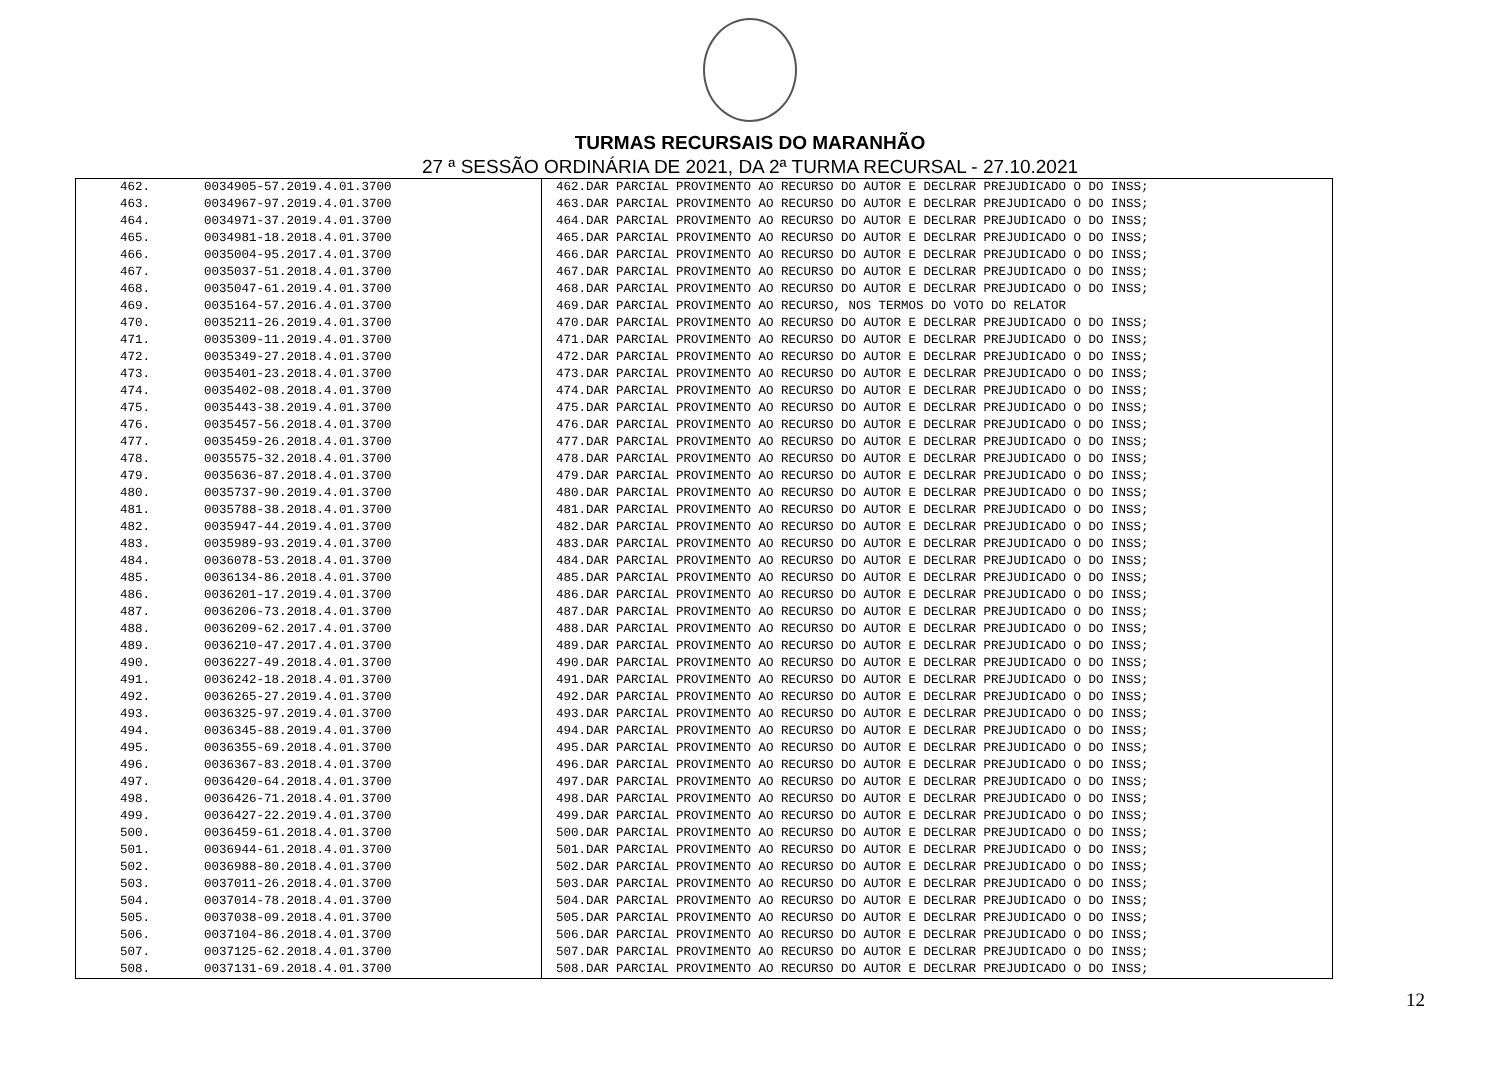TURMAS RECURSAIS DO MARANHÃO
27 ª SESSÃO ORDINÁRIA DE 2021, DA 2ª TURMA RECURSAL - 27.10.2021
| 462. | 0034905-57.2019.4.01.3700 | 462.DAR PARCIAL PROVIMENTO AO RECURSO DO AUTOR E DECLRAR PREJUDICADO O DO INSS; |
| 463. | 0034967-97.2019.4.01.3700 | 463.DAR PARCIAL PROVIMENTO AO RECURSO DO AUTOR E DECLRAR PREJUDICADO O DO INSS; |
| 464. | 0034971-37.2019.4.01.3700 | 464.DAR PARCIAL PROVIMENTO AO RECURSO DO AUTOR E DECLRAR PREJUDICADO O DO INSS; |
| 465. | 0034981-18.2018.4.01.3700 | 465.DAR PARCIAL PROVIMENTO AO RECURSO DO AUTOR E DECLRAR PREJUDICADO O DO INSS; |
| 466. | 0035004-95.2017.4.01.3700 | 466.DAR PARCIAL PROVIMENTO AO RECURSO DO AUTOR E DECLRAR PREJUDICADO O DO INSS; |
| 467. | 0035037-51.2018.4.01.3700 | 467.DAR PARCIAL PROVIMENTO AO RECURSO DO AUTOR E DECLRAR PREJUDICADO O DO INSS; |
| 468. | 0035047-61.2019.4.01.3700 | 468.DAR PARCIAL PROVIMENTO AO RECURSO DO AUTOR E DECLRAR PREJUDICADO O DO INSS; |
| 469. | 0035164-57.2016.4.01.3700 | 469.DAR PARCIAL PROVIMENTO AO RECURSO, NOS TERMOS DO VOTO DO RELATOR |
| 470. | 0035211-26.2019.4.01.3700 | 470.DAR PARCIAL PROVIMENTO AO RECURSO DO AUTOR E DECLRAR PREJUDICADO O DO INSS; |
| 471. | 0035309-11.2019.4.01.3700 | 471.DAR PARCIAL PROVIMENTO AO RECURSO DO AUTOR E DECLRAR PREJUDICADO O DO INSS; |
| 472. | 0035349-27.2018.4.01.3700 | 472.DAR PARCIAL PROVIMENTO AO RECURSO DO AUTOR E DECLRAR PREJUDICADO O DO INSS; |
| 473. | 0035401-23.2018.4.01.3700 | 473.DAR PARCIAL PROVIMENTO AO RECURSO DO AUTOR E DECLRAR PREJUDICADO O DO INSS; |
| 474. | 0035402-08.2018.4.01.3700 | 474.DAR PARCIAL PROVIMENTO AO RECURSO DO AUTOR E DECLRAR PREJUDICADO O DO INSS; |
| 475. | 0035443-38.2019.4.01.3700 | 475.DAR PARCIAL PROVIMENTO AO RECURSO DO AUTOR E DECLRAR PREJUDICADO O DO INSS; |
| 476. | 0035457-56.2018.4.01.3700 | 476.DAR PARCIAL PROVIMENTO AO RECURSO DO AUTOR E DECLRAR PREJUDICADO O DO INSS; |
| 477. | 0035459-26.2018.4.01.3700 | 477.DAR PARCIAL PROVIMENTO AO RECURSO DO AUTOR E DECLRAR PREJUDICADO O DO INSS; |
| 478. | 0035575-32.2018.4.01.3700 | 478.DAR PARCIAL PROVIMENTO AO RECURSO DO AUTOR E DECLRAR PREJUDICADO O DO INSS; |
| 479. | 0035636-87.2018.4.01.3700 | 479.DAR PARCIAL PROVIMENTO AO RECURSO DO AUTOR E DECLRAR PREJUDICADO O DO INSS; |
| 480. | 0035737-90.2019.4.01.3700 | 480.DAR PARCIAL PROVIMENTO AO RECURSO DO AUTOR E DECLRAR PREJUDICADO O DO INSS; |
| 481. | 0035788-38.2018.4.01.3700 | 481.DAR PARCIAL PROVIMENTO AO RECURSO DO AUTOR E DECLRAR PREJUDICADO O DO INSS; |
| 482. | 0035947-44.2019.4.01.3700 | 482.DAR PARCIAL PROVIMENTO AO RECURSO DO AUTOR E DECLRAR PREJUDICADO O DO INSS; |
| 483. | 0035989-93.2019.4.01.3700 | 483.DAR PARCIAL PROVIMENTO AO RECURSO DO AUTOR E DECLRAR PREJUDICADO O DO INSS; |
| 484. | 0036078-53.2018.4.01.3700 | 484.DAR PARCIAL PROVIMENTO AO RECURSO DO AUTOR E DECLRAR PREJUDICADO O DO INSS; |
| 485. | 0036134-86.2018.4.01.3700 | 485.DAR PARCIAL PROVIMENTO AO RECURSO DO AUTOR E DECLRAR PREJUDICADO O DO INSS; |
| 486. | 0036201-17.2019.4.01.3700 | 486.DAR PARCIAL PROVIMENTO AO RECURSO DO AUTOR E DECLRAR PREJUDICADO O DO INSS; |
| 487. | 0036206-73.2018.4.01.3700 | 487.DAR PARCIAL PROVIMENTO AO RECURSO DO AUTOR E DECLRAR PREJUDICADO O DO INSS; |
| 488. | 0036209-62.2017.4.01.3700 | 488.DAR PARCIAL PROVIMENTO AO RECURSO DO AUTOR E DECLRAR PREJUDICADO O DO INSS; |
| 489. | 0036210-47.2017.4.01.3700 | 489.DAR PARCIAL PROVIMENTO AO RECURSO DO AUTOR E DECLRAR PREJUDICADO O DO INSS; |
| 490. | 0036227-49.2018.4.01.3700 | 490.DAR PARCIAL PROVIMENTO AO RECURSO DO AUTOR E DECLRAR PREJUDICADO O DO INSS; |
| 491. | 0036242-18.2018.4.01.3700 | 491.DAR PARCIAL PROVIMENTO AO RECURSO DO AUTOR E DECLRAR PREJUDICADO O DO INSS; |
| 492. | 0036265-27.2019.4.01.3700 | 492.DAR PARCIAL PROVIMENTO AO RECURSO DO AUTOR E DECLRAR PREJUDICADO O DO INSS; |
| 493. | 0036325-97.2019.4.01.3700 | 493.DAR PARCIAL PROVIMENTO AO RECURSO DO AUTOR E DECLRAR PREJUDICADO O DO INSS; |
| 494. | 0036345-88.2019.4.01.3700 | 494.DAR PARCIAL PROVIMENTO AO RECURSO DO AUTOR E DECLRAR PREJUDICADO O DO INSS; |
| 495. | 0036355-69.2018.4.01.3700 | 495.DAR PARCIAL PROVIMENTO AO RECURSO DO AUTOR E DECLRAR PREJUDICADO O DO INSS; |
| 496. | 0036367-83.2018.4.01.3700 | 496.DAR PARCIAL PROVIMENTO AO RECURSO DO AUTOR E DECLRAR PREJUDICADO O DO INSS; |
| 497. | 0036420-64.2018.4.01.3700 | 497.DAR PARCIAL PROVIMENTO AO RECURSO DO AUTOR E DECLRAR PREJUDICADO O DO INSS; |
| 498. | 0036426-71.2018.4.01.3700 | 498.DAR PARCIAL PROVIMENTO AO RECURSO DO AUTOR E DECLRAR PREJUDICADO O DO INSS; |
| 499. | 0036427-22.2019.4.01.3700 | 499.DAR PARCIAL PROVIMENTO AO RECURSO DO AUTOR E DECLRAR PREJUDICADO O DO INSS; |
| 500. | 0036459-61.2018.4.01.3700 | 500.DAR PARCIAL PROVIMENTO AO RECURSO DO AUTOR E DECLRAR PREJUDICADO O DO INSS; |
| 501. | 0036944-61.2018.4.01.3700 | 501.DAR PARCIAL PROVIMENTO AO RECURSO DO AUTOR E DECLRAR PREJUDICADO O DO INSS; |
| 502. | 0036988-80.2018.4.01.3700 | 502.DAR PARCIAL PROVIMENTO AO RECURSO DO AUTOR E DECLRAR PREJUDICADO O DO INSS; |
| 503. | 0037011-26.2018.4.01.3700 | 503.DAR PARCIAL PROVIMENTO AO RECURSO DO AUTOR E DECLRAR PREJUDICADO O DO INSS; |
| 504. | 0037014-78.2018.4.01.3700 | 504.DAR PARCIAL PROVIMENTO AO RECURSO DO AUTOR E DECLRAR PREJUDICADO O DO INSS; |
| 505. | 0037038-09.2018.4.01.3700 | 505.DAR PARCIAL PROVIMENTO AO RECURSO DO AUTOR E DECLRAR PREJUDICADO O DO INSS; |
| 506. | 0037104-86.2018.4.01.3700 | 506.DAR PARCIAL PROVIMENTO AO RECURSO DO AUTOR E DECLRAR PREJUDICADO O DO INSS; |
| 507. | 0037125-62.2018.4.01.3700 | 507.DAR PARCIAL PROVIMENTO AO RECURSO DO AUTOR E DECLRAR PREJUDICADO O DO INSS; |
| 508. | 0037131-69.2018.4.01.3700 | 508.DAR PARCIAL PROVIMENTO AO RECURSO DO AUTOR E DECLRAR PREJUDICADO O DO INSS; |
12